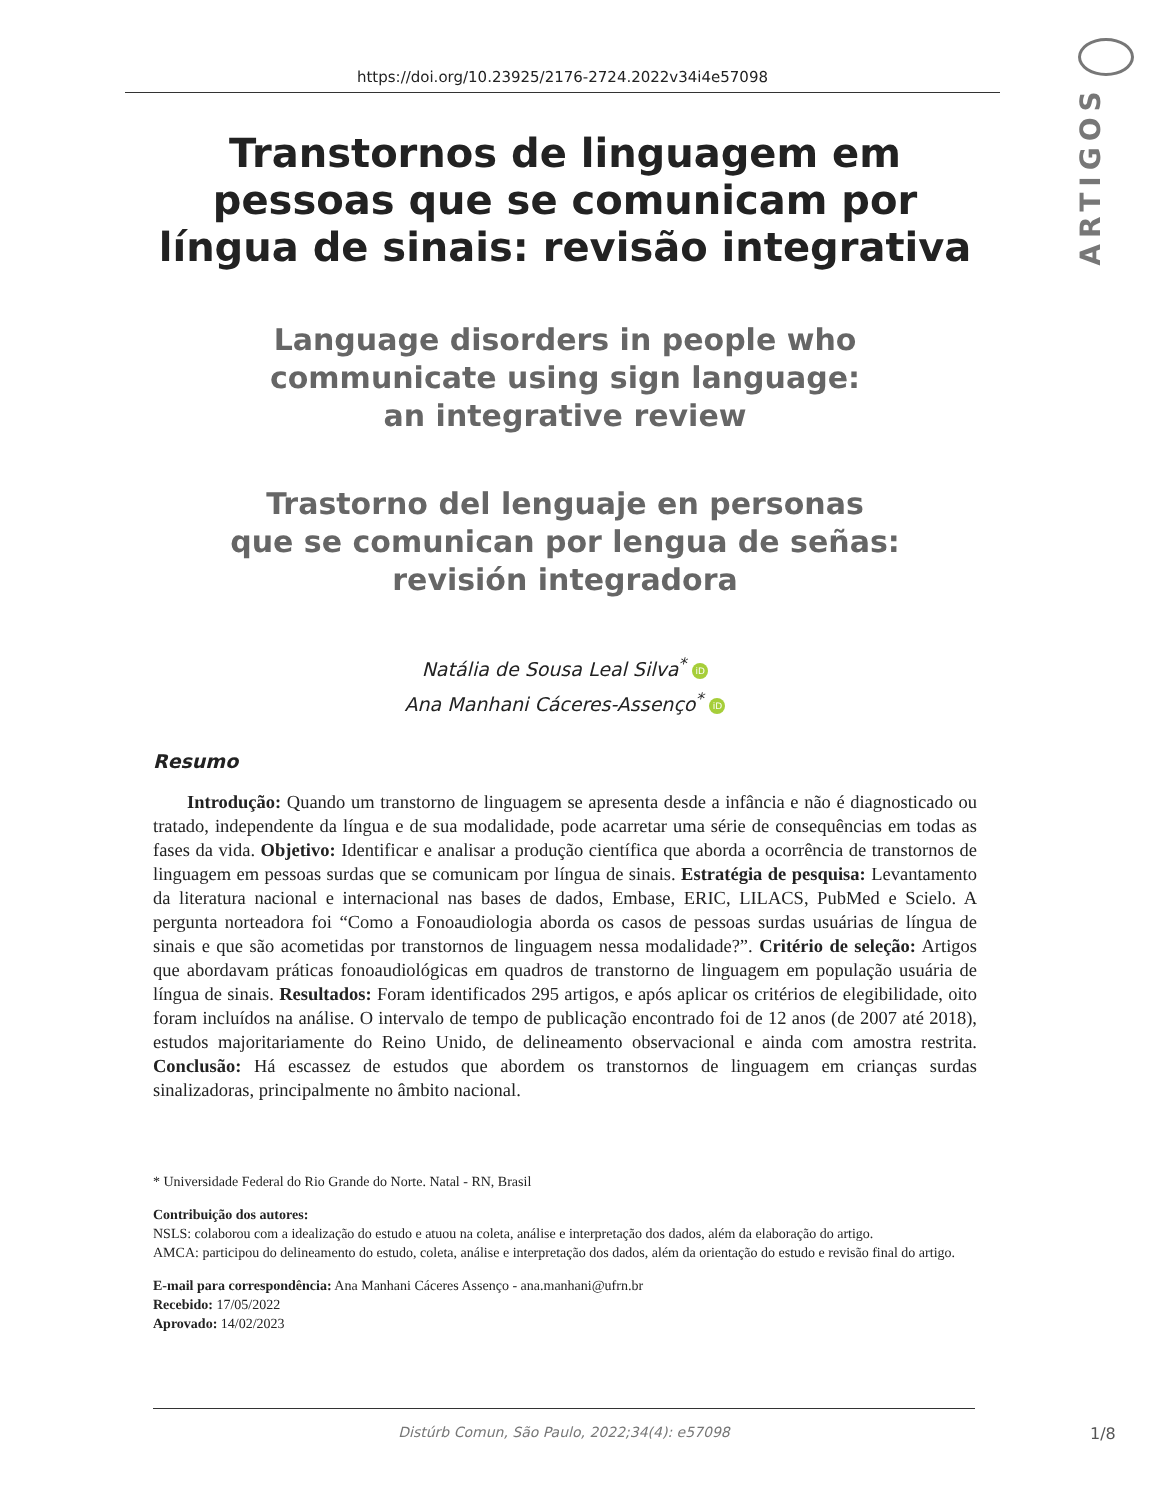https://doi.org/10.23925/2176-2724.2022v34i4e57098
ARTIGOS
Transtornos de linguagem em
pessoas que se comunicam por
língua de sinais: revisão integrativa
Language disorders in people who
communicate using sign language:
an integrative review
Trastorno del lenguaje en personas
que se comunican por lengua de señas:
revisión integradora
Natália de Sousa Leal Silva<sup>*</sup> iD
Ana Manhani Cáceres-Assenço<sup>*</sup> iD
Resumo
Introdução: Quando um transtorno de linguagem se apresenta desde a infância e não é diagnosticado ou tratado, independente da língua e de sua modalidade, pode acarretar uma série de consequências em todas as fases da vida. Objetivo: Identificar e analisar a produção científica que aborda a ocorrência de transtornos de linguagem em pessoas surdas que se comunicam por língua de sinais. Estratégia de pesquisa: Levantamento da literatura nacional e internacional nas bases de dados, Embase, ERIC, LILACS, PubMed e Scielo. A pergunta norteadora foi “Como a Fonoaudiologia aborda os casos de pessoas surdas usuárias de língua de sinais e que são acometidas por transtornos de linguagem nessa modalidade?”. Critério de seleção: Artigos que abordavam práticas fonoaudiológicas em quadros de transtorno de linguagem em população usuária de língua de sinais. Resultados: Foram identificados 295 artigos, e após aplicar os critérios de elegibilidade, oito foram incluídos na análise. O intervalo de tempo de publicação encontrado foi de 12 anos (de 2007 até 2018), estudos majoritariamente do Reino Unido, de delineamento observacional e ainda com amostra restrita. Conclusão: Há escassez de estudos que abordem os transtornos de linguagem em crianças surdas sinalizadoras, principalmente no âmbito nacional.
* Universidade Federal do Rio Grande do Norte. Natal - RN, Brasil
Contribuição dos autores:
NSLS: colaborou com a idealização do estudo e atuou na coleta, análise e interpretação dos dados, além da elaboração do artigo.
AMCA: participou do delineamento do estudo, coleta, análise e interpretação dos dados, além da orientação do estudo e revisão final do artigo.
E-mail para correspondência: Ana Manhani Cáceres Assenço - ana.manhani@ufrn.br
Recebido: 17/05/2022
Aprovado: 14/02/2023
Distúrb Comun, São Paulo, 2022;34(4): e57098
1/8